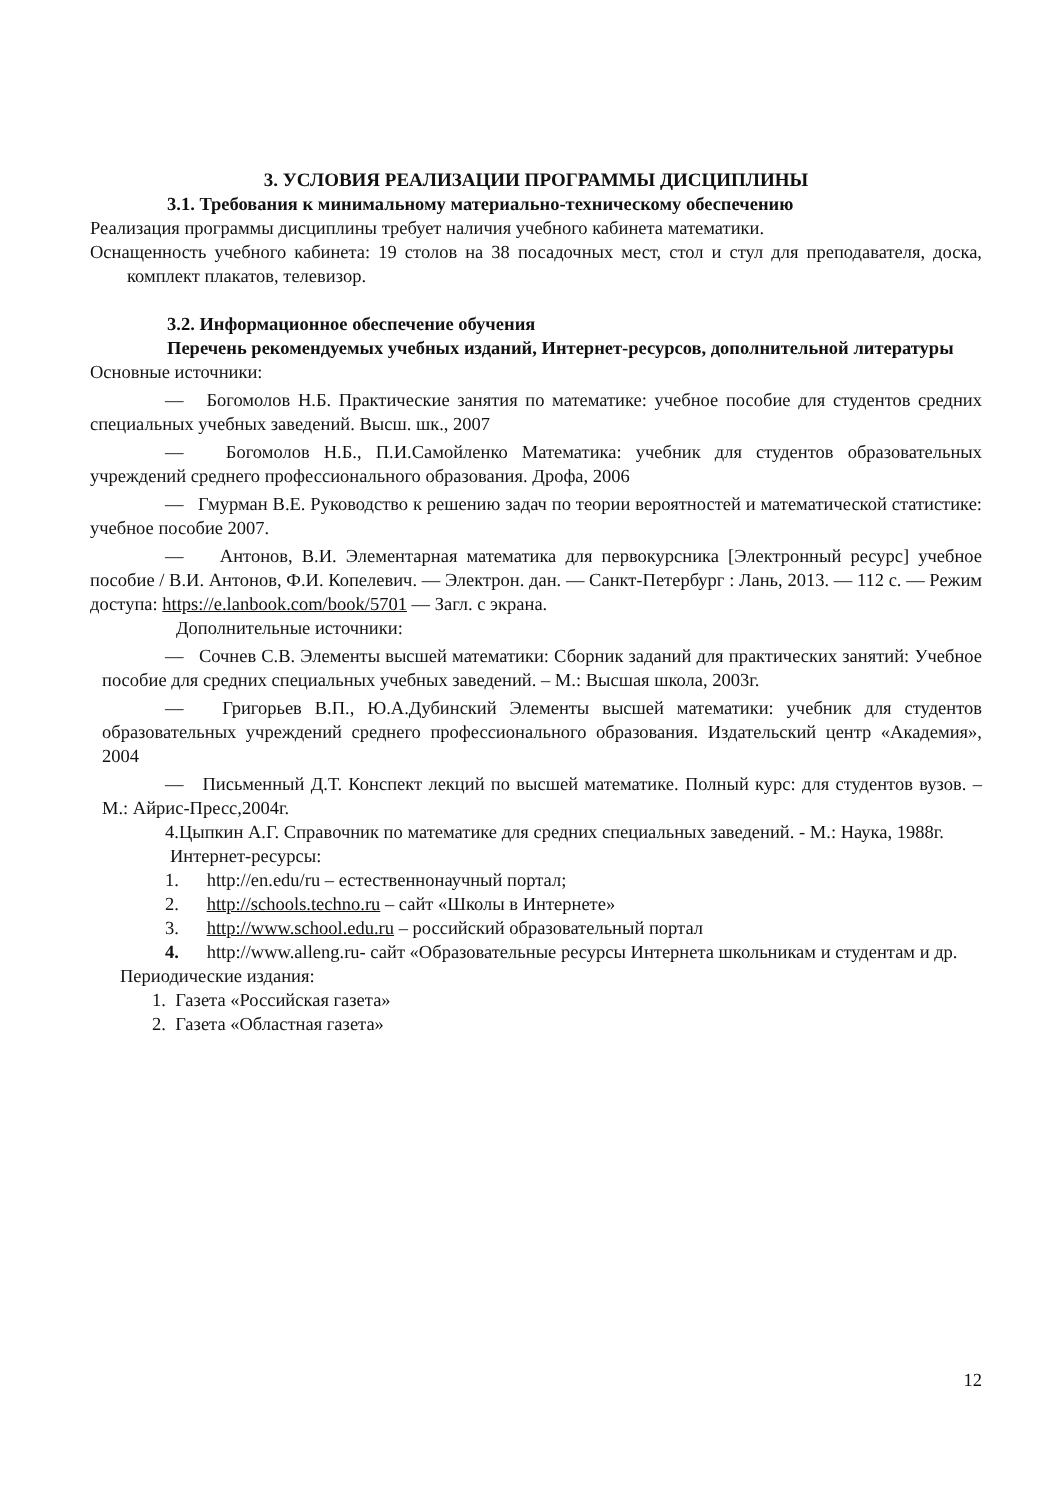3. УСЛОВИЯ РЕАЛИЗАЦИИ ПРОГРАММЫ ДИСЦИПЛИНЫ
3.1. Требования к минимальному материально-техническому обеспечению
Реализация программы дисциплины требует наличия учебного кабинета математики.
Оснащенность учебного кабинета: 19 столов на 38 посадочных мест, стол и стул для преподавателя, доска, комплект плакатов, телевизор.
3.2. Информационное обеспечение обучения
Перечень рекомендуемых учебных изданий, Интернет-ресурсов, дополнительной литературы
Основные источники:
— Богомолов Н.Б. Практические занятия по математике: учебное пособие для студентов средних специальных учебных заведений. Высш. шк., 2007
— Богомолов Н.Б., П.И.Самойленко Математика: учебник для студентов образовательных учреждений среднего профессионального образования. Дрофа, 2006
— Гмурман В.Е. Руководство к решению задач по теории вероятностей и математической статистике: учебное пособие 2007.
— Антонов, В.И. Элементарная математика для первокурсника [Электронный ресурс] учебное пособие / В.И. Антонов, Ф.И. Копелевич. — Электрон. дан. — Санкт-Петербург : Лань, 2013. — 112 с. — Режим доступа: https://e.lanbook.com/book/5701 — Загл. с экрана.
Дополнительные источники:
— Сочнев С.В. Элементы высшей математики: Сборник заданий для практических занятий: Учебное пособие для средних специальных учебных заведений. – М.: Высшая школа, 2003г.
— Григорьев В.П., Ю.А.Дубинский Элементы высшей математики: учебник для студентов образовательных учреждений среднего профессионального образования. Издательский центр «Академия», 2004
— Письменный Д.Т. Конспект лекций по высшей математике. Полный курс: для студентов вузов. – М.: Айрис-Пресс,2004г.
4.Цыпкин А.Г. Справочник по математике для средних специальных заведений. - М.: Наука, 1988г.
Интернет-ресурсы:
1. http://en.edu/ru – естественнонаучный портал;
2. http://schools.techno.ru – сайт «Школы в Интернете»
3. http://www.school.edu.ru – российский образовательный портал
4. http://www.alleng.ru- сайт «Образовательные ресурсы Интернета школьникам и студентам и др.
Периодические издания:
1. Газета «Российская газета»
2. Газета «Областная газета»
12